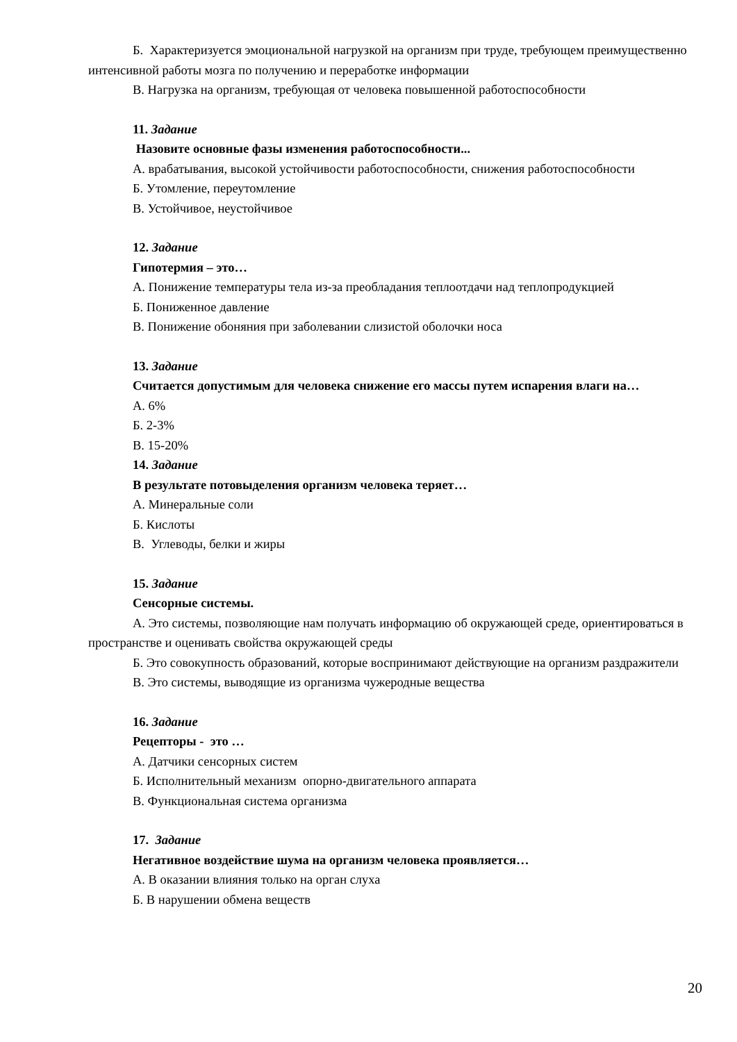Б. Характеризуется эмоциональной нагрузкой на организм при труде, требующем преимущественно интенсивной работы мозга по получению и переработке информации
В. Нагрузка на организм, требующая от человека повышенной работоспособности
11. Задание
Назовите основные фазы изменения работоспособности...
А. врабатывания, высокой устойчивости работоспособности, снижения работоспособности
Б. Утомление, переутомление
В. Устойчивое, неустойчивое
12. Задание
Гипотермия – это…
А. Понижение температуры тела из-за преобладания теплоотдачи над теплопродукцией
Б. Пониженное давление
В. Понижение обоняния при заболевании слизистой оболочки носа
13. Задание
Считается допустимым для человека снижение его массы путем испарения влаги на…
А. 6%
Б. 2-3%
В. 15-20%
14. Задание
В результате потовыделения организм человека теряет…
А. Минеральные соли
Б. Кислоты
В. Углеводы, белки и жиры
15. Задание
Сенсорные системы.
А. Это системы, позволяющие нам получать информацию об окружающей среде, ориентироваться в пространстве и оценивать свойства окружающей среды
Б. Это совокупность образований, которые воспринимают действующие на организм раздражители
В. Это системы, выводящие из организма чужеродные вещества
16. Задание
Рецепторы - это …
А. Датчики сенсорных систем
Б. Исполнительный механизм опорно-двигательного аппарата
В. Функциональная система организма
17. Задание
Негативное воздействие шума на организм человека проявляется…
А. В оказании влияния только на орган слуха
Б. В нарушении обмена веществ
20